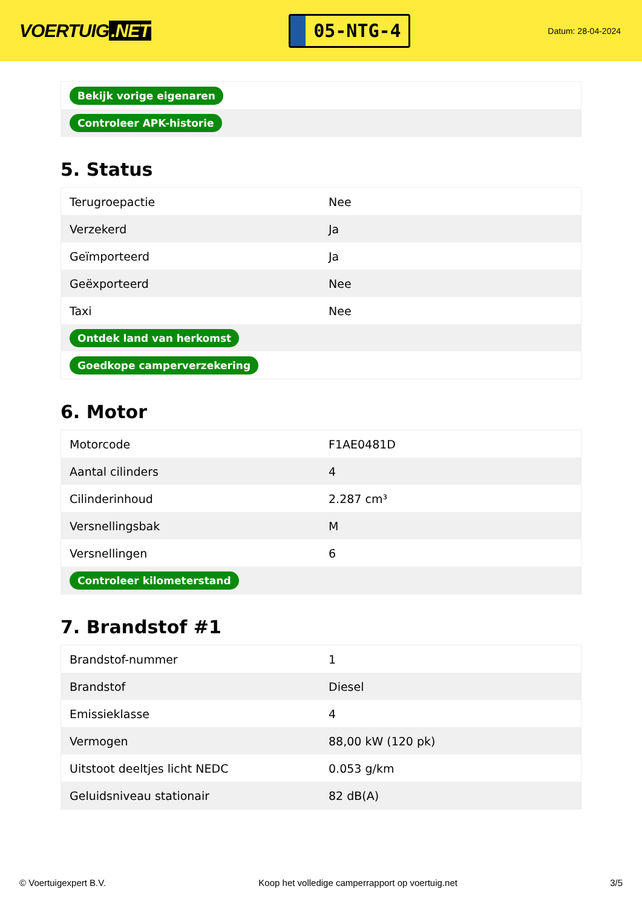VOERTUIG.NET
05-NTG-4
Datum: 28-04-2024
| Bekijk vorige eigenaren |
| Controleer APK-historie |
5. Status
| Terugroepactie | Nee |
| Verzekerd | Ja |
| Geïmporteerd | Ja |
| Geëxporteerd | Nee |
| Taxi | Nee |
| Ontdek land van herkomst | |
| Goedkope camperverzekering | |
6. Motor
| Motorcode | F1AE0481D |
| Aantal cilinders | 4 |
| Cilinderinhoud | 2.287 cm³ |
| Versnellingsbak | M |
| Versnellingen | 6 |
| Controleer kilometerstand | |
7. Brandstof #1
| Brandstof-nummer | 1 |
| Brandstof | Diesel |
| Emissieklasse | 4 |
| Vermogen | 88,00 kW (120 pk) |
| Uitstoot deeltjes licht NEDC | 0.053 g/km |
| Geluidsniveau stationair | 82 dB(A) |
© Voertuigexpert B.V. Koop het volledige camperrapport op voertuig.net 3/5